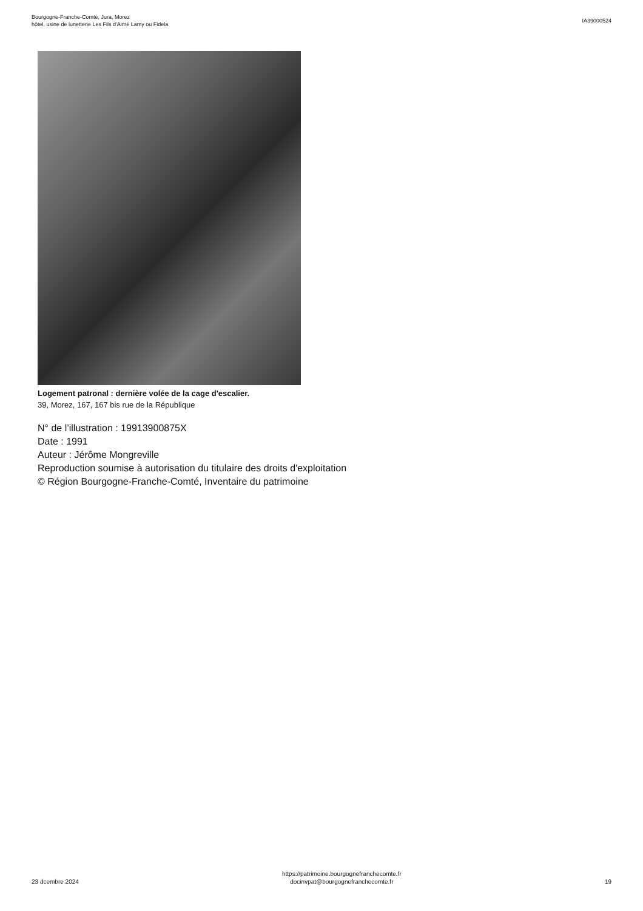Bourgogne-Franche-Comté, Jura, Morez
hôtel, usine de lunetterie Les Fils d'Aimé Lamy ou Fidela
IA39000524
Logement patronal : dernière volée de la cage d'escalier.
39, Morez, 167, 167 bis rue de la République
N° de l’illustration : 19913900875X
Date : 1991
Auteur : Jérôme Mongreville
Reproduction soumise à autorisation du titulaire des droits d'exploitation
© Région Bourgogne-Franche-Comté, Inventaire du patrimoine
23 dcembre 2024
https://patrimoine.bourgognefranchecomte.fr
docinvpat@bourgognefranchecomte.fr
19